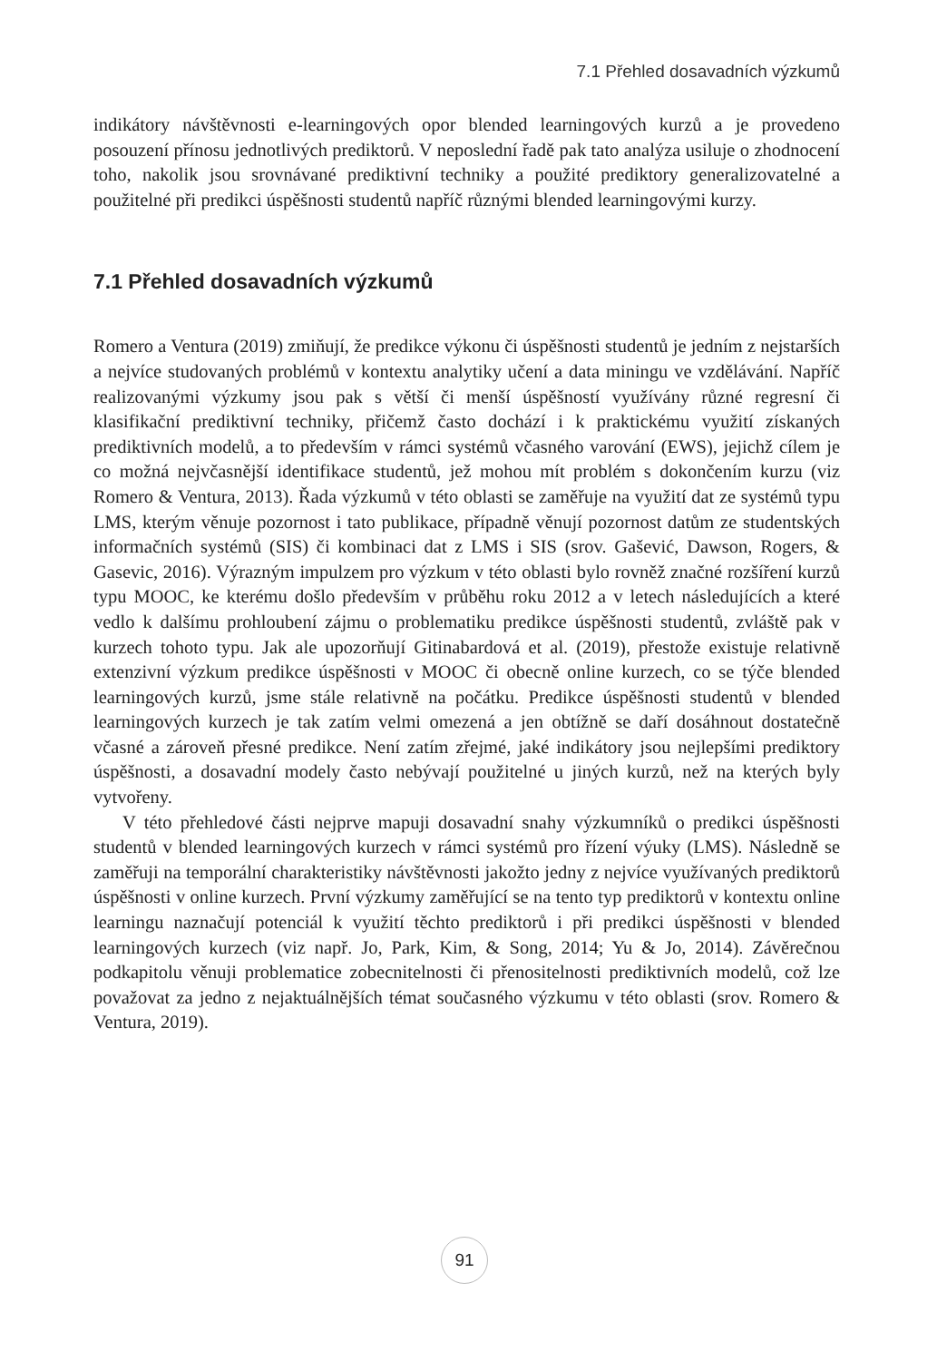7.1 Přehled dosavadních výzkumů
indikátory návštěvnosti e-learningových opor blended learningových kurzů a je provedeno posouzení přínosu jednotlivých prediktorů. V neposlední řadě pak tato analýza usiluje o zhodnocení toho, nakolik jsou srovnávané prediktivní techniky a použité prediktory generalizovatelné a použitelné při predikci úspěšnosti studentů napříč různými blended learningovými kurzy.
7.1 Přehled dosavadních výzkumů
Romero a Ventura (2019) zmiňují, že predikce výkonu či úspěšnosti studentů je jedním z nejstarších a nejvíce studovaných problémů v kontextu analytiky učení a data miningu ve vzdělávání. Napříč realizovanými výzkumy jsou pak s větší či menší úspěšností využívány různé regresní či klasifikační prediktivní techniky, přičemž často dochází i k praktickému využití získaných prediktivních modelů, a to především v rámci systémů včasného varování (EWS), jejichž cílem je co možná nejvčasnější identifikace studentů, jež mohou mít problém s dokončením kurzu (viz Romero & Ventura, 2013). Řada výzkumů v této oblasti se zaměřuje na využití dat ze systémů typu LMS, kterým věnuje pozornost i tato publikace, případně věnují pozornost datům ze studentských informačních systémů (SIS) či kombinaci dat z LMS i SIS (srov. Gašević, Dawson, Rogers, & Gasevic, 2016). Výrazným impulzem pro výzkum v této oblasti bylo rovněž značné rozšíření kurzů typu MOOC, ke kterému došlo především v průběhu roku 2012 a v letech následujících a které vedlo k dalšímu prohloubení zájmu o problematiku predikce úspěšnosti studentů, zvláště pak v kurzech tohoto typu. Jak ale upozorňují Gitinabardová et al. (2019), přestože existuje relativně extenzivní výzkum predikce úspěšnosti v MOOC či obecně online kurzech, co se týče blended learningových kurzů, jsme stále relativně na počátku. Predikce úspěšnosti studentů v blended learningových kurzech je tak zatím velmi omezená a jen obtížně se daří dosáhnout dostatečně včasné a zároveň přesné predikce. Není zatím zřejmé, jaké indikátory jsou nejlepšími prediktory úspěšnosti, a dosavadní modely často nebývají použitelné u jiných kurzů, než na kterých byly vytvořeny.
V této přehledové části nejprve mapuji dosavadní snahy výzkumníků o predikci úspěšnosti studentů v blended learningových kurzech v rámci systémů pro řízení výuky (LMS). Následně se zaměřuji na temporální charakteristiky návštěvnosti jakožto jedny z nejvíce využívaných prediktorů úspěšnosti v online kurzech. První výzkumy zaměřující se na tento typ prediktorů v kontextu online learningu naznačují potenciál k využití těchto prediktorů i při predikci úspěšnosti v blended learningových kurzech (viz např. Jo, Park, Kim, & Song, 2014; Yu & Jo, 2014). Závěrečnou podkapitolu věnuji problematice zobecnitelnosti či přenositelnosti prediktivních modelů, což lze považovat za jedno z nejaktuálnějších témat současného výzkumu v této oblasti (srov. Romero & Ventura, 2019).
91